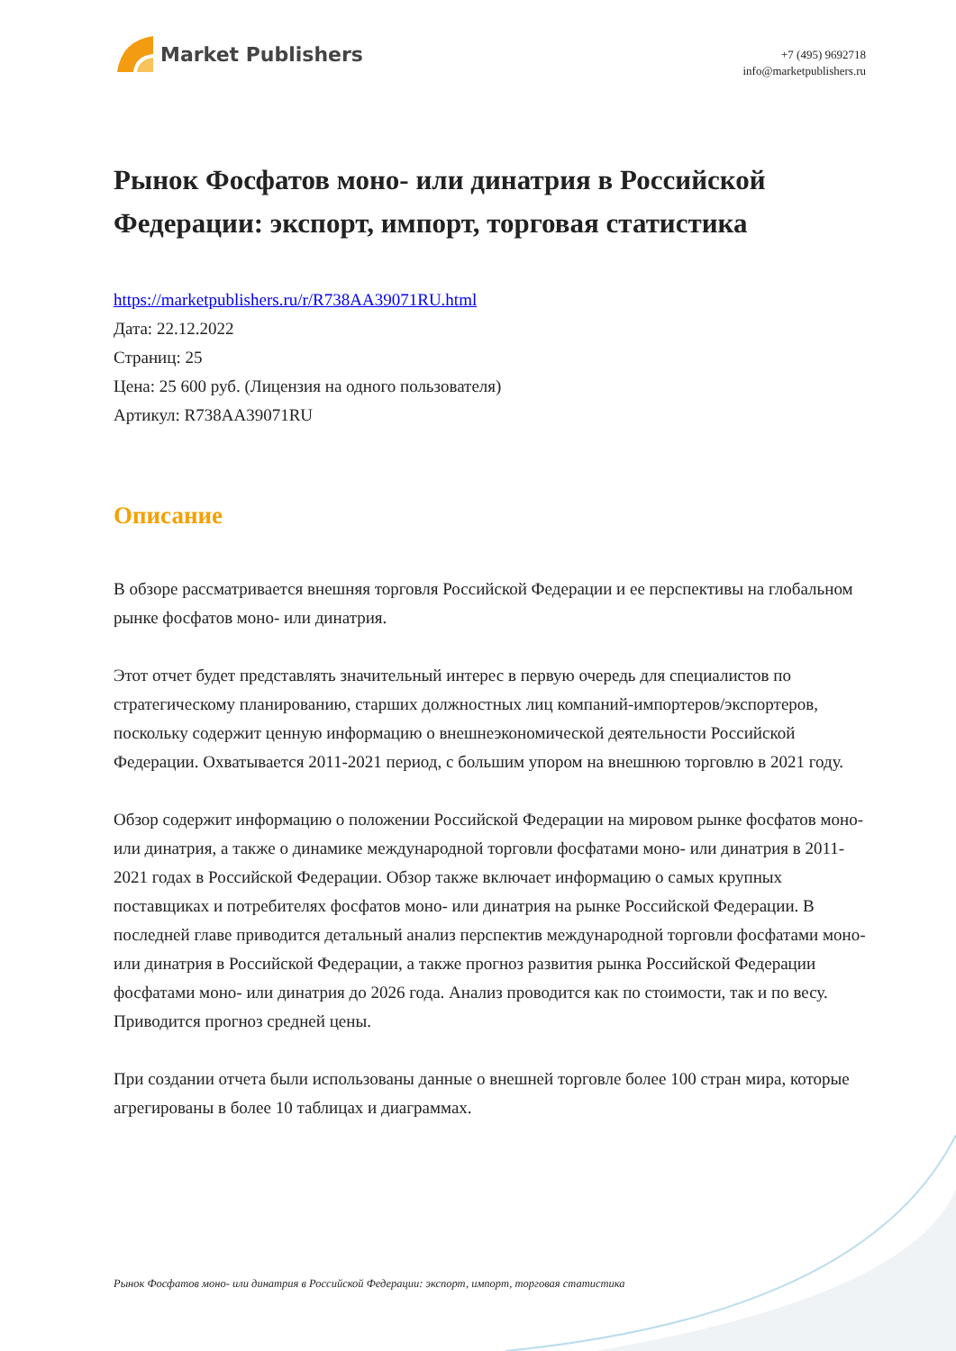Market Publishers
+7 (495) 9692718
info@marketpublishers.ru
Рынок Фосфатов моно- или динатрия в Российской Федерации: экспорт, импорт, торговая статистика
https://marketpublishers.ru/r/R738AA39071RU.html
Дата: 22.12.2022
Страниц: 25
Цена: 25 600 руб. (Лицензия на одного пользователя)
Артикул: R738AA39071RU
Описание
В обзоре рассматривается внешняя торговля Российской Федерации и ее перспективы на глобальном рынке фосфатов моно- или динатрия.
Этот отчет будет представлять значительный интерес в первую очередь для специалистов по стратегическому планированию, старших должностных лиц компаний-импортеров/экспортеров, поскольку содержит ценную информацию о внешнеэкономической деятельности Российской Федерации. Охватывается 2011-2021 период, с большим упором на внешнюю торговлю в 2021 году.
Обзор содержит информацию о положении Российской Федерации на мировом рынке фосфатов моно- или динатрия, а также о динамике международной торговли фосфатами моно- или динатрия в 2011-2021 годах в Российской Федерации. Обзор также включает информацию о самых крупных поставщиках и потребителях фосфатов моно- или динатрия на рынке Российской Федерации. В последней главе приводится детальный анализ перспектив международной торговли фосфатами моно- или динатрия в Российской Федерации, а также прогноз развития рынка Российской Федерации фосфатами моно- или динатрия до 2026 года. Анализ проводится как по стоимости, так и по весу. Приводится прогноз средней цены.
При создании отчета были использованы данные о внешней торговле более 100 стран мира, которые агрегированы в более 10 таблицах и диаграммах.
Рынок Фосфатов моно- или динатрия в Российской Федерации: экспорт, импорт, торговая статистика